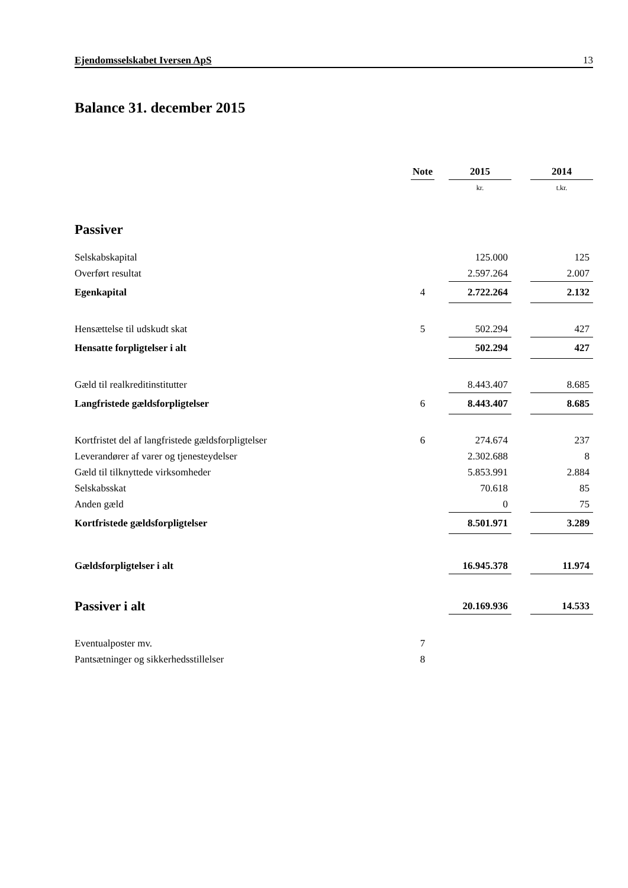Ejendomsselskabet Iversen ApS 13
Balance 31. december 2015
| | Note | | 2015 | | 2014 |
| --- | --- | --- | --- | --- | --- |
| | | | kr. | | t.kr. |
| Passiver | | | | | |
| Selskabskapital | | | 125.000 | | 125 |
| Overført resultat | | | 2.597.264 | | 2.007 |
| Egenkapital | 4 | | 2.722.264 | | 2.132 |
| Hensættelse til udskudt skat | 5 | | 502.294 | | 427 |
| Hensatte forpligtelser i alt | | | 502.294 | | 427 |
| Gæld til realkreditinstitutter | | | 8.443.407 | | 8.685 |
| Langfristede gældsforpligtelser | 6 | | 8.443.407 | | 8.685 |
| Kortfristet del af langfristede gældsforpligtelser | 6 | | 274.674 | | 237 |
| Leverandører af varer og tjenesteydelser | | | 2.302.688 | | 8 |
| Gæld til tilknyttede virksomheder | | | 5.853.991 | | 2.884 |
| Selskabsskat | | | 70.618 | | 85 |
| Anden gæld | | | 0 | | 75 |
| Kortfristede gældsforpligtelser | | | 8.501.971 | | 3.289 |
| Gældsforpligtelser i alt | | | 16.945.378 | | 11.974 |
| Passiver i alt | | | 20.169.936 | | 14.533 |
| Eventualposter mv. | 7 | | | | |
| Pantsætninger og sikkerhedsstillelser | 8 | | | | |